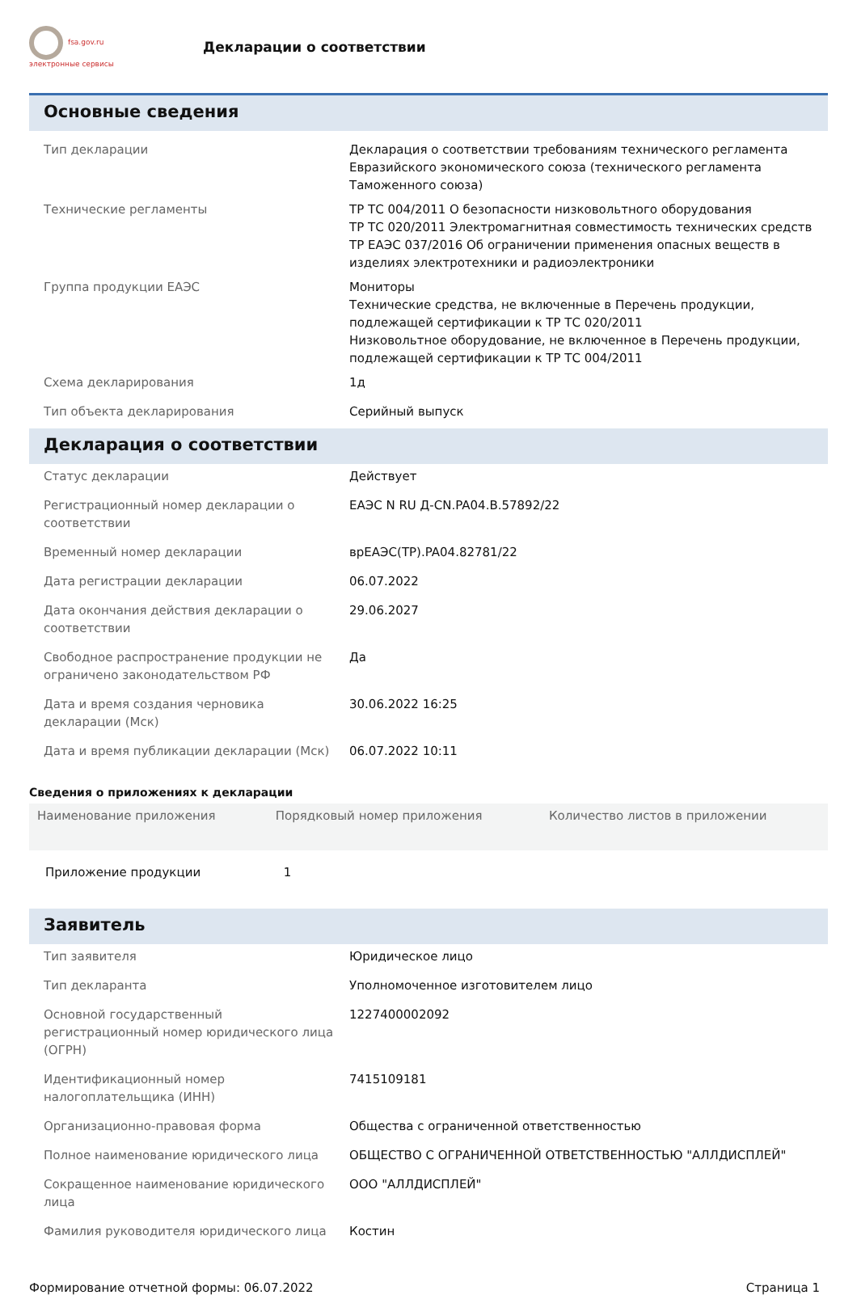fsa.gov.ru
электронные сервисы
Декларации о соответствии
Основные сведения
| Тип декларации | Декларация о соответствии требованиям технического регламента Евразийского экономического союза (технического регламента Таможенного союза) |
| Технические регламенты | ТР ТС 004/2011 О безопасности низковольтного оборудования ТР ТС 020/2011 Электромагнитная совместимость технических средств ТР ЕАЭС 037/2016 Об ограничении применения опасных веществ в изделиях электротехники и радиоэлектроники |
| Группа продукции ЕАЭС | Мониторы Технические средства, не включенные в Перечень продукции, подлежащей сертификации к ТР ТС 020/2011 Низковольтное оборудование, не включенное в Перечень продукции, подлежащей сертификации к ТР ТС 004/2011 |
| Схема декларирования | 1д |
| Тип объекта декларирования | Серийный выпуск |
Декларация о соответствии
| Статус декларации | Действует |
| Регистрационный номер декларации о соответствии | ЕАЭС N RU Д-CN.PA04.B.57892/22 |
| Временный номер декларации | врЕАЭС(ТР).PA04.82781/22 |
| Дата регистрации декларации | 06.07.2022 |
| Дата окончания действия декларации о соответствии | 29.06.2027 |
| Свободное распространение продукции не ограничено законодательством РФ | Да |
| Дата и время создания черновика декларации (Мск) | 30.06.2022 16:25 |
| Дата и время публикации декларации (Мск) | 06.07.2022 10:11 |
Сведения о приложениях к декларации
| Наименование приложения | Порядковый номер приложения | Количество листов в приложении |
| --- | --- | --- |
| Приложение продукции | 1 | |
Заявитель
| Тип заявителя | Юридическое лицо |
| Тип декларанта | Уполномоченное изготовителем лицо |
| Основной государственный регистрационный номер юридического лица (ОГРН) | 1227400002092 |
| Идентификационный номер налогоплательщика (ИНН) | 7415109181 |
| Организационно-правовая форма | Общества с ограниченной ответственностью |
| Полное наименование юридического лица | ОБЩЕСТВО С ОГРАНИЧЕННОЙ ОТВЕТСТВЕННОСТЬЮ "АЛЛДИСПЛЕЙ" |
| Сокращенное наименование юридического лица | ООО "АЛЛДИСПЛЕЙ" |
| Фамилия руководителя юридического лица | Костин |
Формирование отчетной формы: 06.07.2022 Страница 1